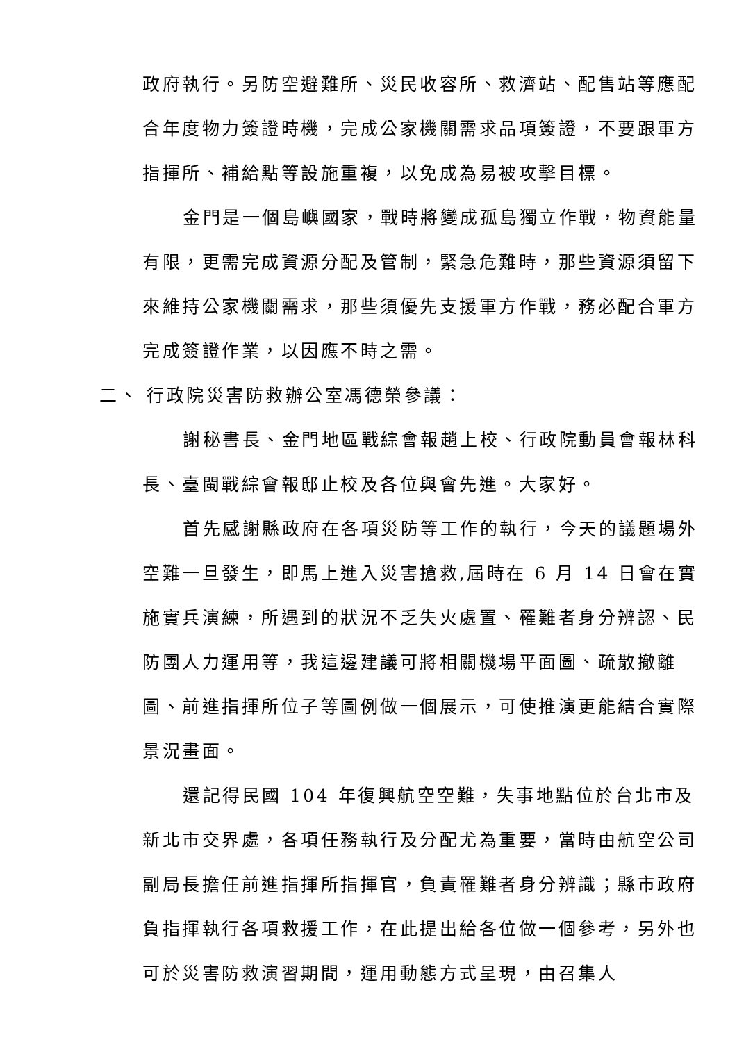政府執行。另防空避難所、災民收容所、救濟站、配售站等應配合年度物力簽證時機，完成公家機關需求品項簽證，不要跟軍方指揮所、補給點等設施重複，以免成為易被攻擊目標。
金門是一個島嶼國家，戰時將變成孤島獨立作戰，物資能量有限，更需完成資源分配及管制，緊急危難時，那些資源須留下來維持公家機關需求，那些須優先支援軍方作戰，務必配合軍方完成簽證作業，以因應不時之需。
二、 行政院災害防救辦公室馮德榮參議：
謝秘書長、金門地區戰綜會報趙上校、行政院動員會報林科長、臺閩戰綜會報邸止校及各位與會先進。大家好。
首先感謝縣政府在各項災防等工作的執行，今天的議題場外空難一旦發生，即馬上進入災害搶救,屆時在 6 月 14 日會在實施實兵演練，所遇到的狀況不乏失火處置、罹難者身分辨認、民防團人力運用等，我這邊建議可將相關機場平面圖、疏散撤離圖、前進指揮所位子等圖例做一個展示，可使推演更能結合實際景況畫面。
還記得民國 104 年復興航空空難，失事地點位於台北市及新北市交界處，各項任務執行及分配尤為重要，當時由航空公司副局長擔任前進指揮所指揮官，負責罹難者身分辨識；縣市政府負指揮執行各項救援工作，在此提出給各位做一個參考，另外也可於災害防救演習期間，運用動態方式呈現，由召集人